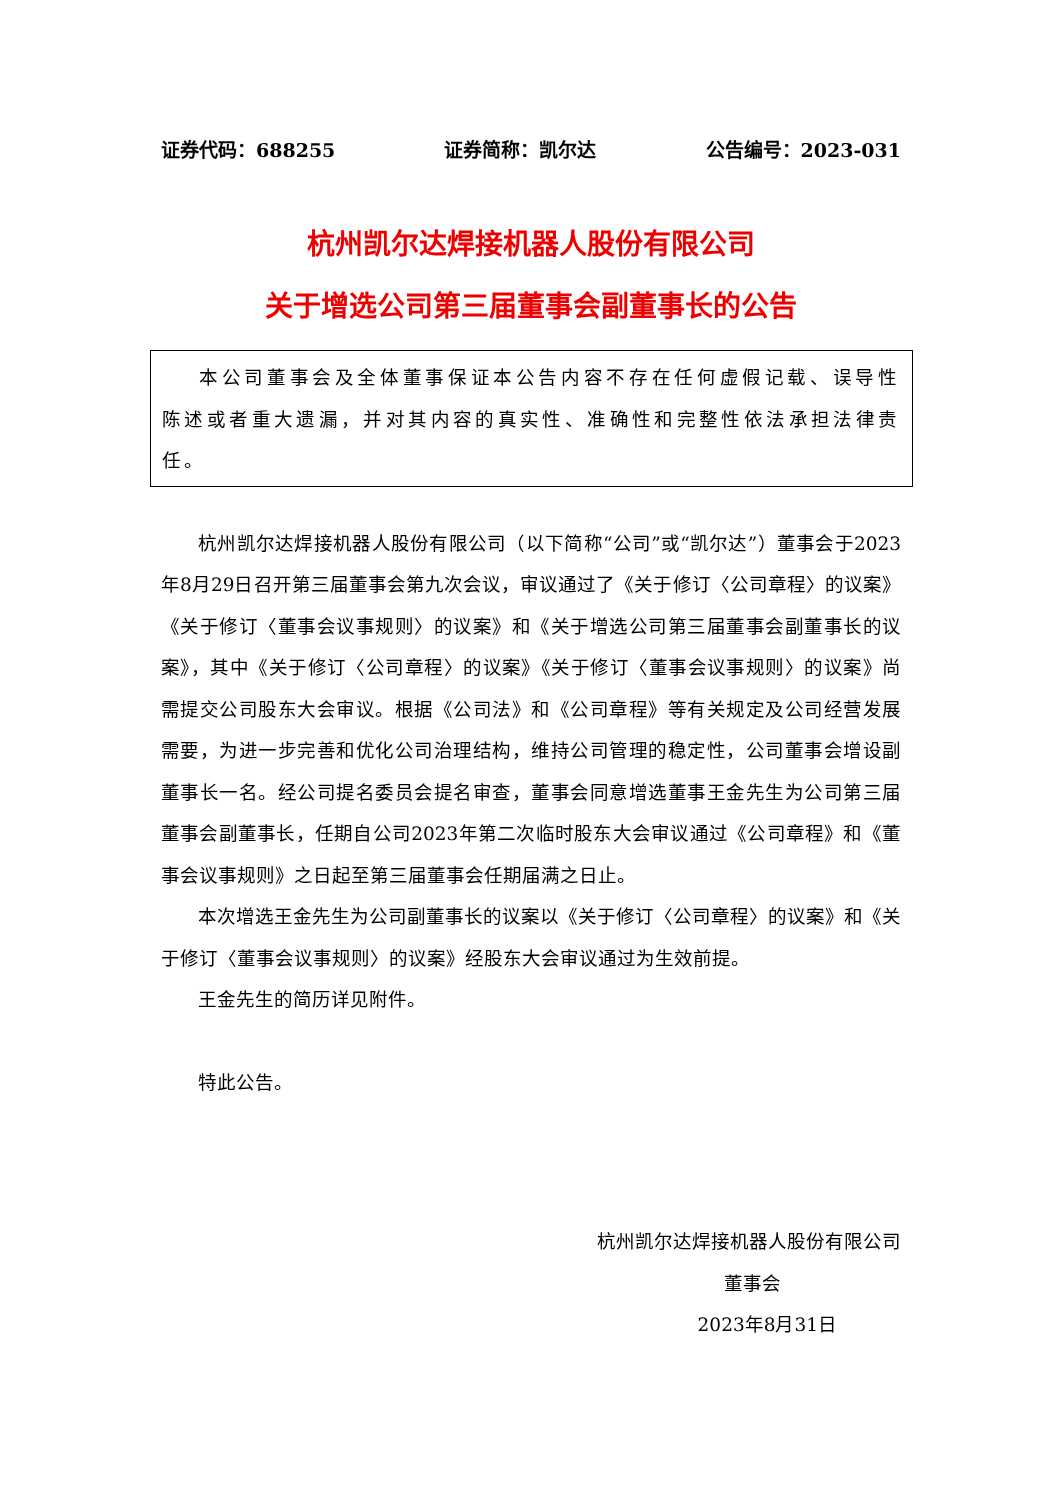证券代码：688255 证券简称：凯尔达 公告编号：2023-031
杭州凯尔达焊接机器人股份有限公司
关于增选公司第三届董事会副董事长的公告
本公司董事会及全体董事保证本公告内容不存在任何虚假记载、误导性陈述或者重大遗漏，并对其内容的真实性、准确性和完整性依法承担法律责任。
杭州凯尔达焊接机器人股份有限公司（以下简称“公司”或“凯尔达”）董事会于2023年8月29日召开第三届董事会第九次会议，审议通过了《关于修订〈公司章程〉的议案》《关于修订〈董事会议事规则〉的议案》和《关于增选公司第三届董事会副董事长的议案》，其中《关于修订〈公司章程〉的议案》《关于修订〈董事会议事规则〉的议案》尚需提交公司股东大会审议。根据《公司法》和《公司章程》等有关规定及公司经营发展需要，为进一步完善和优化公司治理结构，维持公司管理的稳定性，公司董事会增设副董事长一名。经公司提名委员会提名审查，董事会同意增选董事王金先生为公司第三届董事会副董事长，任期自公司2023年第二次临时股东大会审议通过《公司章程》和《董事会议事规则》之日起至第三届董事会任期届满之日止。
本次增选王金先生为公司副董事长的议案以《关于修订〈公司章程〉的议案》和《关于修订〈董事会议事规则〉的议案》经股东大会审议通过为生效前提。
王金先生的简历详见附件。
特此公告。
杭州凯尔达焊接机器人股份有限公司
董事会
2023年8月31日